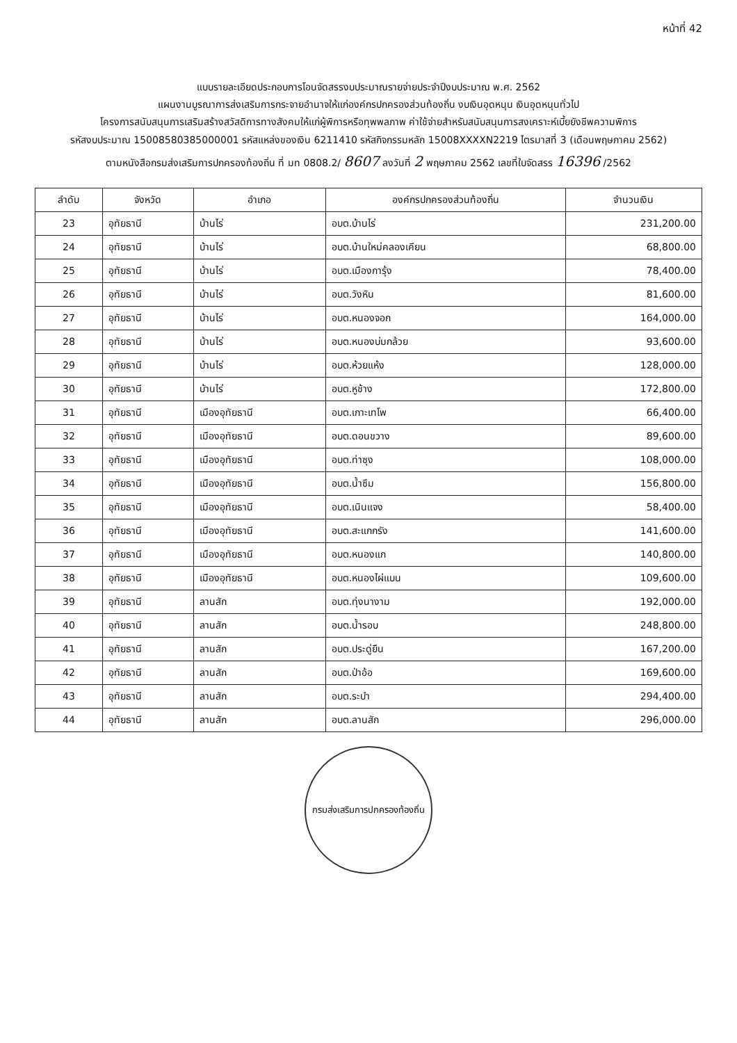หน้าที่ 42
แบบรายละเอียดประกอบการโอนจัดสรรงบประมาณรายจ่ายประจำปีงบประมาณ พ.ศ. 2562
แผนงานบูรณาการส่งเสริมการกระจายอำนาจให้แก่องค์กรปกครองส่วนท้องถิ่น งบเงินอุดหนุน เงินอุดหนุนทั่วไป
โครงการสนับสนุนการเสริมสร้างสวัสดิการทางสังคมให้แก่ผู้พิการหรือทุพพลภาพ ค่าใช้จ่ายสำหรับสนับสนุนการสงเคราะห์เบี้ยยังชีพความพิการ
รหัสงบประมาณ 15008580385000001 รหัสแหล่งของเงิน 6211410 รหัสกิจกรรมหลัก 15008XXXXN2219 ไตรมาสที่ 3 (เดือนพฤษภาคม 2562)
ตามหนังสือกรมส่งเสริมการปกครองท้องถิ่น ที่ มท 0808.2/ 8607 ลงวันที่ 2 พฤษภาคม 2562 เลขที่ใบจัดสรร 16396 /2562
| ลำดับ | จังหวัด | อำเภอ | องค์กรปกครองส่วนท้องถิ่น | จำนวนเงิน |
| --- | --- | --- | --- | --- |
| 23 | อุทัยธานี | บ้านไร่ | อบต.บ้านไร่ | 231,200.00 |
| 24 | อุทัยธานี | บ้านไร่ | อบต.บ้านใหม่คลองเคียน | 68,800.00 |
| 25 | อุทัยธานี | บ้านไร่ | อบต.เมืองการุ้ง | 78,400.00 |
| 26 | อุทัยธานี | บ้านไร่ | อบต.วังหิน | 81,600.00 |
| 27 | อุทัยธานี | บ้านไร่ | อบต.หนองจอก | 164,000.00 |
| 28 | อุทัยธานี | บ้านไร่ | อบต.หนองบ่มกล้วย | 93,600.00 |
| 29 | อุทัยธานี | บ้านไร่ | อบต.ห้วยแห้ง | 128,000.00 |
| 30 | อุทัยธานี | บ้านไร่ | อบต.หูช้าง | 172,800.00 |
| 31 | อุทัยธานี | เมืองอุทัยธานี | อบต.เกาะเทโพ | 66,400.00 |
| 32 | อุทัยธานี | เมืองอุทัยธานี | อบต.ดอนขวาง | 89,600.00 |
| 33 | อุทัยธานี | เมืองอุทัยธานี | อบต.ท่าซุง | 108,000.00 |
| 34 | อุทัยธานี | เมืองอุทัยธานี | อบต.น้ำซึม | 156,800.00 |
| 35 | อุทัยธานี | เมืองอุทัยธานี | อบต.เนินแจง | 58,400.00 |
| 36 | อุทัยธานี | เมืองอุทัยธานี | อบต.สะแกกรัง | 141,600.00 |
| 37 | อุทัยธานี | เมืองอุทัยธานี | อบต.หนองแก | 140,800.00 |
| 38 | อุทัยธานี | เมืองอุทัยธานี | อบต.หนองไผ่แบน | 109,600.00 |
| 39 | อุทัยธานี | ลานสัก | อบต.ทุ่งนางาม | 192,000.00 |
| 40 | อุทัยธานี | ลานสัก | อบต.น้ำรอบ | 248,800.00 |
| 41 | อุทัยธานี | ลานสัก | อบต.ประดู่ยืน | 167,200.00 |
| 42 | อุทัยธานี | ลานสัก | อบต.ป่าอ้อ | 169,600.00 |
| 43 | อุทัยธานี | ลานสัก | อบต.ระบำ | 294,400.00 |
| 44 | อุทัยธานี | ลานสัก | อบต.ลานสัก | 296,000.00 |
กรมส่งเสริมการปกครองท้องถิ่น